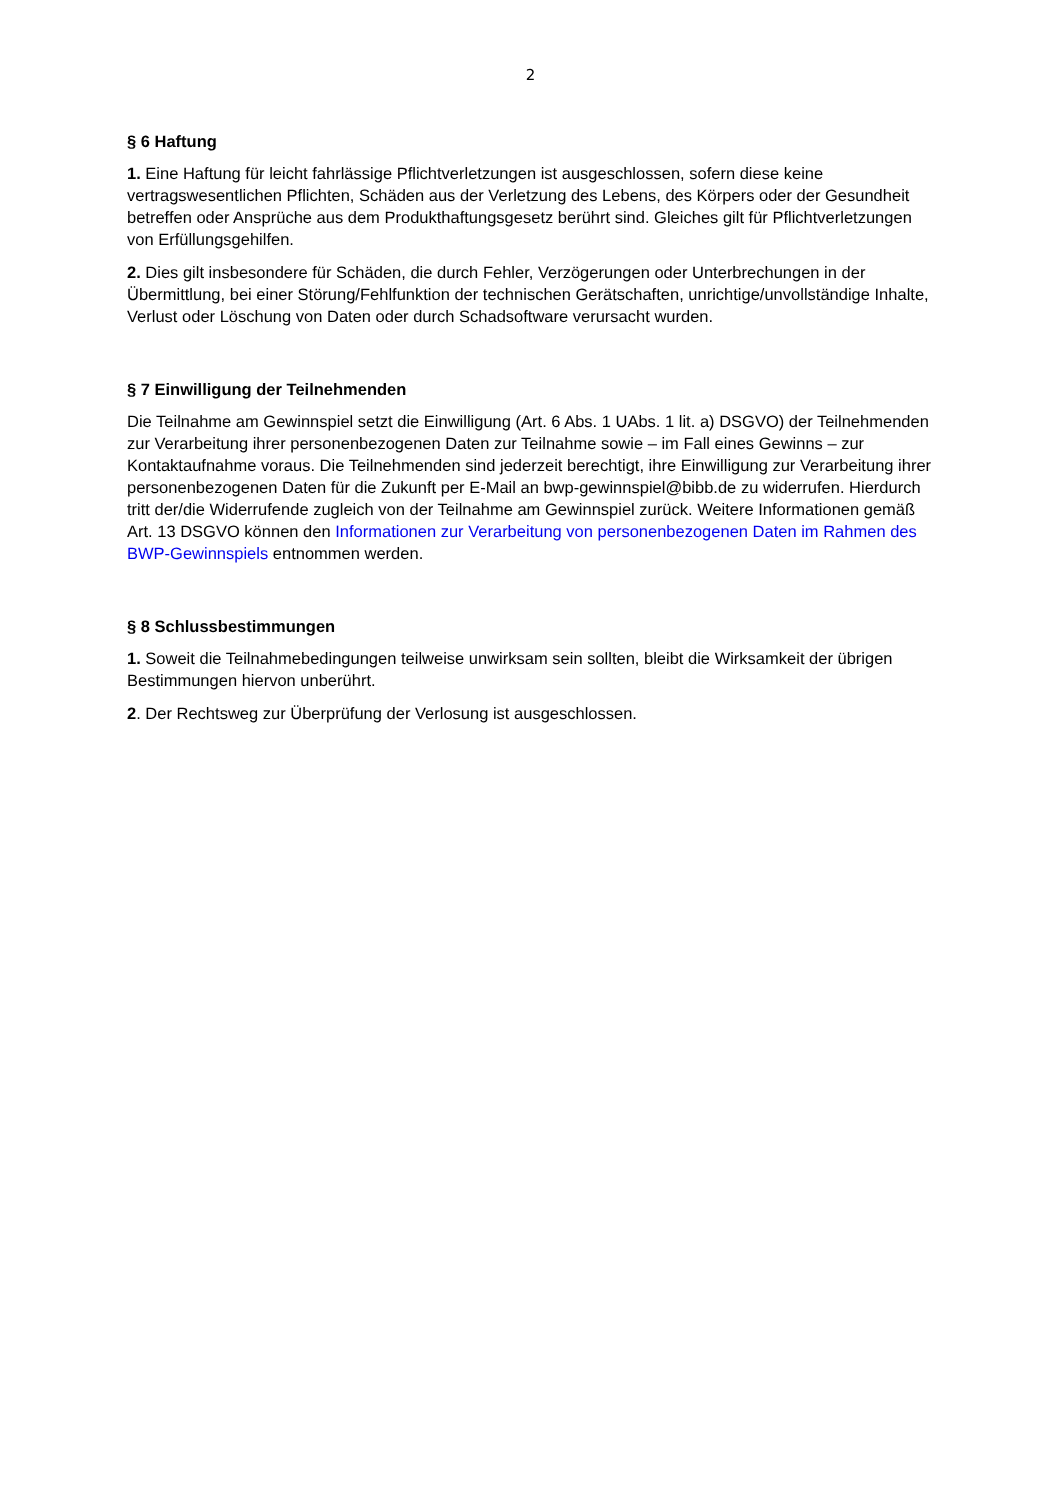2
§ 6 Haftung
1. Eine Haftung für leicht fahrlässige Pflichtverletzungen ist ausgeschlossen, sofern diese keine vertragswesentlichen Pflichten, Schäden aus der Verletzung des Lebens, des Körpers oder der Gesundheit betreffen oder Ansprüche aus dem Produkthaftungsgesetz berührt sind. Gleiches gilt für Pflichtverletzungen von Erfüllungsgehilfen.
2. Dies gilt insbesondere für Schäden, die durch Fehler, Verzögerungen oder Unterbrechungen in der Übermittlung, bei einer Störung/Fehlfunktion der technischen Gerätschaften, unrichtige/unvollständige Inhalte, Verlust oder Löschung von Daten oder durch Schadsoftware verursacht wurden.
§ 7 Einwilligung der Teilnehmenden
Die Teilnahme am Gewinnspiel setzt die Einwilligung (Art. 6 Abs. 1 UAbs. 1 lit. a) DSGVO) der Teilnehmenden zur Verarbeitung ihrer personenbezogenen Daten zur Teilnahme sowie – im Fall eines Gewinns – zur Kontaktaufnahme voraus. Die Teilnehmenden sind jederzeit berechtigt, ihre Einwilligung zur Verarbeitung ihrer personenbezogenen Daten für die Zukunft per E-Mail an bwp-gewinnspiel@bibb.de zu widerrufen. Hierdurch tritt der/die Widerrufende zugleich von der Teilnahme am Gewinnspiel zurück. Weitere Informationen gemäß Art. 13 DSGVO können den Informationen zur Verarbeitung von personenbezogenen Daten im Rahmen des BWP-Gewinnspiels entnommen werden.
§ 8 Schlussbestimmungen
1. Soweit die Teilnahmebedingungen teilweise unwirksam sein sollten, bleibt die Wirksamkeit der übrigen Bestimmungen hiervon unberührt.
2. Der Rechtsweg zur Überprüfung der Verlosung ist ausgeschlossen.